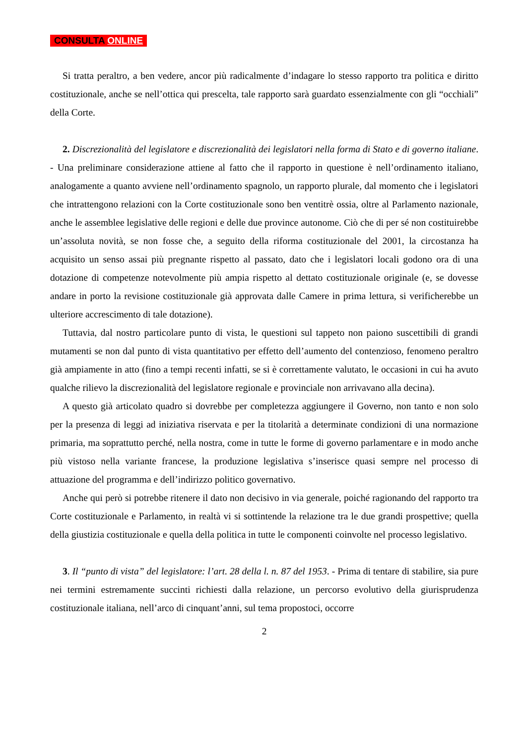CONSULTA ONLINE
Si tratta peraltro, a ben vedere, ancor più radicalmente d’indagare lo stesso rapporto tra politica e diritto costituzionale, anche se nell’ottica qui prescelta, tale rapporto sarà guardato essenzialmente con gli “occhiali” della Corte.
2. Discrezionalità del legislatore e discrezionalità dei legislatori nella forma di Stato e di governo italiane. - Una preliminare considerazione attiene al fatto che il rapporto in questione è nell’ordinamento italiano, analogamente a quanto avviene nell’ordinamento spagnolo, un rapporto plurale, dal momento che i legislatori che intrattengono relazioni con la Corte costituzionale sono ben ventitrè ossia, oltre al Parlamento nazionale, anche le assemblee legislative delle regioni e delle due province autonome. Ciò che di per sé non costituirebbe un’assoluta novità, se non fosse che, a seguito della riforma costituzionale del 2001, la circostanza ha acquisito un senso assai più pregnante rispetto al passato, dato che i legislatori locali godono ora di una dotazione di competenze notevolmente più ampia rispetto al dettato costituzionale originale (e, se dovesse andare in porto la revisione costituzionale già approvata dalle Camere in prima lettura, si verificherebbe un ulteriore accrescimento di tale dotazione).
Tuttavia, dal nostro particolare punto di vista, le questioni sul tappeto non paiono suscettibili di grandi mutamenti se non dal punto di vista quantitativo per effetto dell’aumento del contenzioso, fenomeno peraltro già ampiamente in atto (fino a tempi recenti infatti, se si è correttamente valutato, le occasioni in cui ha avuto qualche rilievo la discrezionalità del legislatore regionale e provinciale non arrivavano alla decina).
A questo già articolato quadro si dovrebbe per completezza aggiungere il Governo, non tanto e non solo per la presenza di leggi ad iniziativa riservata e per la titolarità a determinate condizioni di una normazione primaria, ma soprattutto perché, nella nostra, come in tutte le forme di governo parlamentare e in modo anche più vistoso nella variante francese, la produzione legislativa s’inserisce quasi sempre nel processo di attuazione del programma e dell’indirizzo politico governativo.
Anche qui però si potrebbe ritenere il dato non decisivo in via generale, poiché ragionando del rapporto tra Corte costituzionale e Parlamento, in realtà vi si sottintende la relazione tra le due grandi prospettive; quella della giustizia costituzionale e quella della politica in tutte le componenti coinvolte nel processo legislativo.
3. Il “punto di vista” del legislatore: l’art. 28 della l. n. 87 del 1953. - Prima di tentare di stabilire, sia pure nei termini estremamente succinti richiesti dalla relazione, un percorso evolutivo della giurisprudenza costituzionale italiana, nell’arco di cinquant’anni, sul tema propostoci, occorre
2